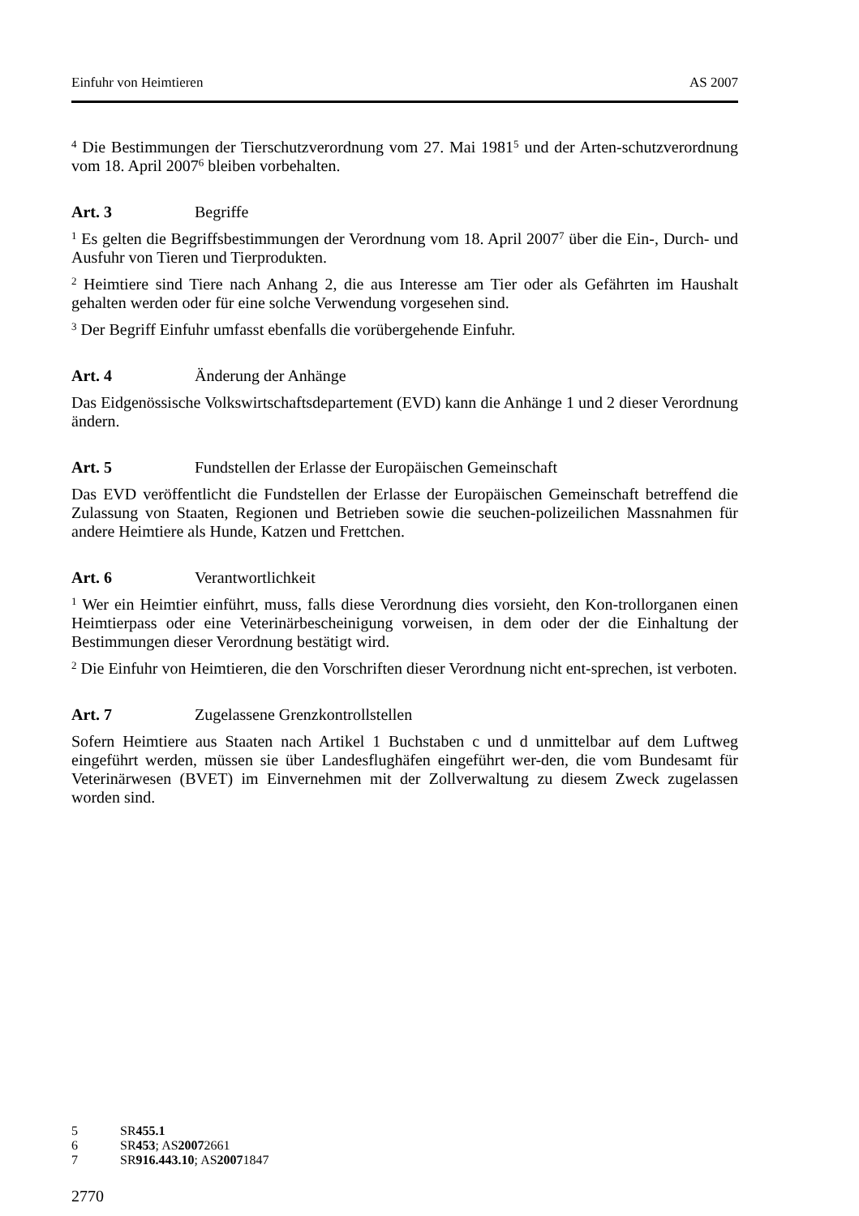Einfuhr von Heimtieren AS 2007
<sup>4</sup> Die Bestimmungen der Tierschutzverordnung vom 27. Mai 1981<sup>5</sup> und der Arten-schutzverordnung vom 18. April 2007<sup>6</sup> bleiben vorbehalten.
Art. 3 Begriffe
<sup>1</sup> Es gelten die Begriffsbestimmungen der Verordnung vom 18. April 2007<sup>7</sup> über die Ein-, Durch- und Ausfuhr von Tieren und Tierprodukten.
<sup>2</sup> Heimtiere sind Tiere nach Anhang 2, die aus Interesse am Tier oder als Gefährten im Haushalt gehalten werden oder für eine solche Verwendung vorgesehen sind.
<sup>3</sup> Der Begriff Einfuhr umfasst ebenfalls die vorübergehende Einfuhr.
Art. 4 Änderung der Anhänge
Das Eidgenössische Volkswirtschaftsdepartement (EVD) kann die Anhänge 1 und 2 dieser Verordnung ändern.
Art. 5 Fundstellen der Erlasse der Europäischen Gemeinschaft
Das EVD veröffentlicht die Fundstellen der Erlasse der Europäischen Gemeinschaft betreffend die Zulassung von Staaten, Regionen und Betrieben sowie die seuchen-polizeilichen Massnahmen für andere Heimtiere als Hunde, Katzen und Frettchen.
Art. 6 Verantwortlichkeit
<sup>1</sup> Wer ein Heimtier einführt, muss, falls diese Verordnung dies vorsieht, den Kon-trollorganen einen Heimtierpass oder eine Veterinärbescheinigung vorweisen, in dem oder der die Einhaltung der Bestimmungen dieser Verordnung bestätigt wird.
<sup>2</sup> Die Einfuhr von Heimtieren, die den Vorschriften dieser Verordnung nicht ent-sprechen, ist verboten.
Art. 7 Zugelassene Grenzkontrollstellen
Sofern Heimtiere aus Staaten nach Artikel 1 Buchstaben c und d unmittelbar auf dem Luftweg eingeführt werden, müssen sie über Landesflughäfen eingeführt wer-den, die vom Bundesamt für Veterinärwesen (BVET) im Einvernehmen mit der Zollverwaltung zu diesem Zweck zugelassen worden sind.
5 SR 455.1
6 SR 453; AS 2007 2661
7 SR 916.443.10; AS 2007 1847
2770